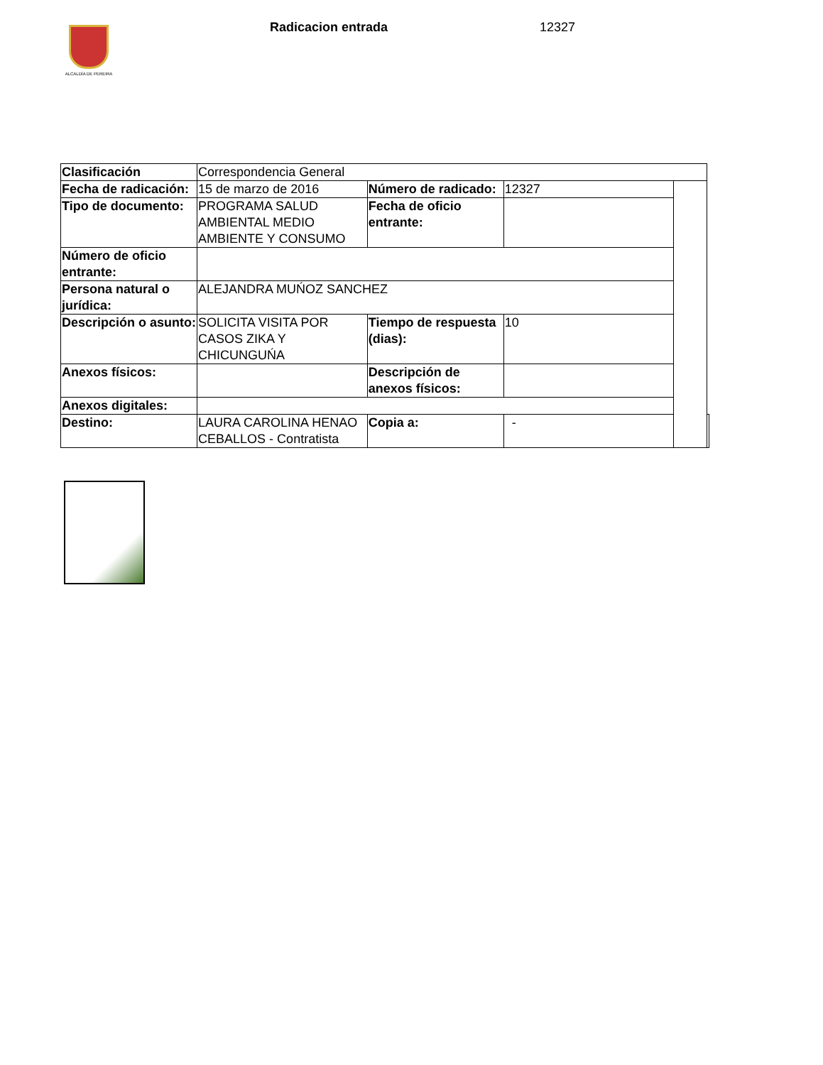ALCALDÍA DE PEREIRA Radicacion entrada 12327
| Clasificación | Correspondencia General | | | | |
| Fecha de radicación: | 15 de marzo de 2016 | Número de radicado: | 12327 | | |
| Tipo de documento: | PROGRAMA SALUD AMBIENTAL MEDIO AMBIENTE Y CONSUMO | Fecha de oficio entrante: | | | |
| Número de oficio entrante: | | | | | |
| Persona natural o jurídica: | ALEJANDRA MUŃOZ SANCHEZ | | | | |
| Descripción o asunto: | SOLICITA VISITA POR CASOS ZIKA Y CHICUNGUŃA | Tiempo de respuesta (dias): | 10 | | |
| Anexos físicos: | | Descripción de anexos físicos: | | | |
| Anexos digitales: | | | | | |
| Destino: | LAURA CAROLINA HENAO CEBALLOS - Contratista | Copia a: | - | | |